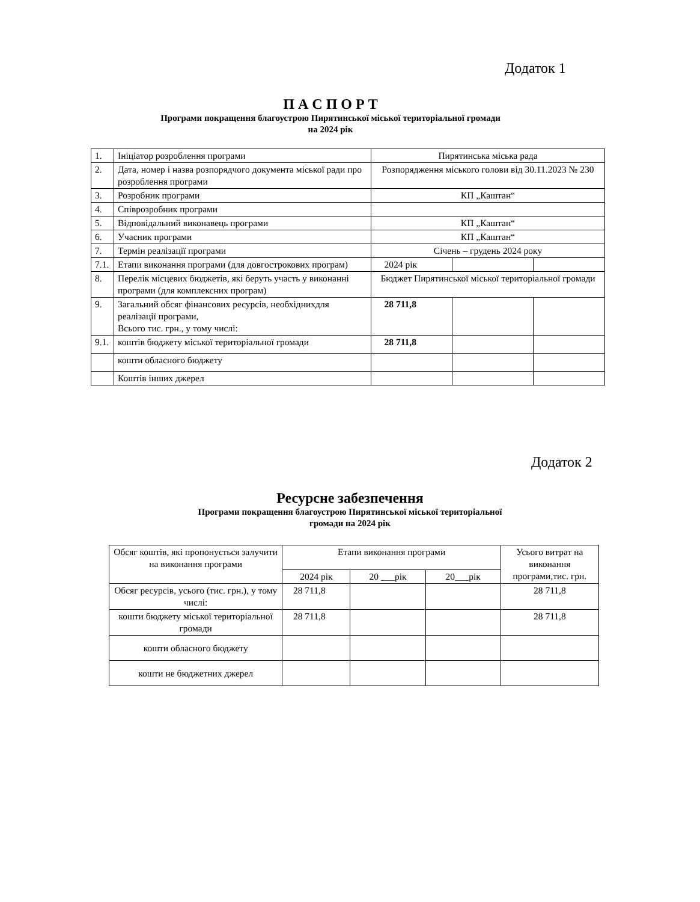Додаток 1
П А С П О Р Т
Програми покращення благоустрою Пирятинської міської територіальної громади
на 2024 рік
| 1. | Ініціатор розроблення програми | Пирятинська міська рада | | |
| 2. | Дата, номер і назва розпорядчого документа міської ради про розроблення програми | Розпорядження міського голови від 30.11.2023 № 230 | | |
| 3. | Розробник програми | КП „Каштан“ | | |
| 4. | Співрозробник програми | | | |
| 5. | Відповідальний виконавець програми | КП „Каштан“ | | |
| 6. | Учасник програми | КП „Каштан“ | | |
| 7. | Термін реалізації програми | Січень – грудень 2024 року | | |
| 7.1. | Етапи виконання програми (для довгострокових програм) | 2024 рік | | |
| 8. | Перелік місцевих бюджетів, які беруть участь у виконанні програми (для комплексних програм) | Бюджет Пирятинської міської територіальної громади | | |
| 9. | Загальний обсяг фінансових ресурсів, необхіднихдля реалізації програми, Всього тис. грн., у тому числі: | 28 711,8 | | |
| 9.1. | коштів бюджету міської територіальної громади | 28 711,8 | | |
| | кошти обласного бюджету | | | |
| | Коштів інших джерел | | | |
Додаток 2
Ресурсне забезпечення
Програми покращення благоустрою Пирятинської міської територіальної
громади на 2024 рік
| Обсяг коштів, які пропонується залучити на виконання програми | Етапи виконання програми | | | Усього витрат на виконання програми,тис. грн. |
| | 2024 рік | 20 ___рік | 20___рік | |
| Обсяг ресурсів, усього (тис. грн.), у тому числі: | 28 711,8 | | | 28 711,8 |
| кошти бюджету міської територіальної громади | 28 711,8 | | | 28 711,8 |
| кошти обласного бюджету | | | | |
| кошти не бюджетних джерел | | | | |